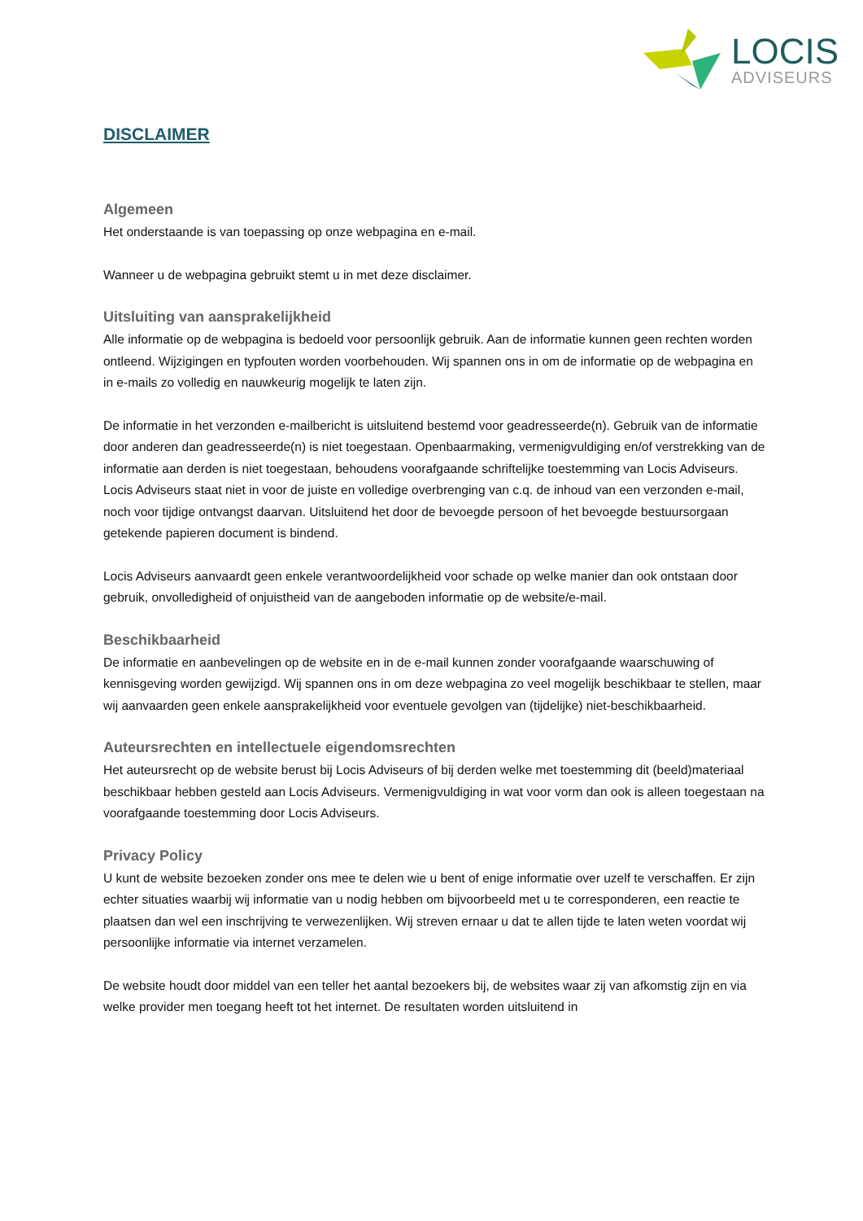LOCIS
ADVISEURS
DISCLAIMER
Algemeen
Het onderstaande is van toepassing op onze webpagina en e-mail.
Wanneer u de webpagina gebruikt stemt u in met deze disclaimer.
Uitsluiting van aansprakelijkheid
Alle informatie op de webpagina is bedoeld voor persoonlijk gebruik. Aan de informatie kunnen geen rechten worden ontleend. Wijzigingen en typfouten worden voorbehouden. Wij spannen ons in om de informatie op de webpagina en in e-mails zo volledig en nauwkeurig mogelijk te laten zijn.
De informatie in het verzonden e-mailbericht is uitsluitend bestemd voor geadresseerde(n). Gebruik van de informatie door anderen dan geadresseerde(n) is niet toegestaan. Openbaarmaking, vermenigvuldiging en/of verstrekking van de informatie aan derden is niet toegestaan, behoudens voorafgaande schriftelijke toestemming van Locis Adviseurs. Locis Adviseurs staat niet in voor de juiste en volledige overbrenging van c.q. de inhoud van een verzonden e-mail, noch voor tijdige ontvangst daarvan. Uitsluitend het door de bevoegde persoon of het bevoegde bestuursorgaan getekende papieren document is bindend.
Locis Adviseurs aanvaardt geen enkele verantwoordelijkheid voor schade op welke manier dan ook ontstaan door gebruik, onvolledigheid of onjuistheid van de aangeboden informatie op de website/e-mail.
Beschikbaarheid
De informatie en aanbevelingen op de website en in de e-mail kunnen zonder voorafgaande waarschuwing of kennisgeving worden gewijzigd. Wij spannen ons in om deze webpagina zo veel mogelijk beschikbaar te stellen, maar wij aanvaarden geen enkele aansprakelijkheid voor eventuele gevolgen van (tijdelijke) niet-beschikbaarheid.
Auteursrechten en intellectuele eigendomsrechten
Het auteursrecht op de website berust bij Locis Adviseurs of bij derden welke met toestemming dit (beeld)materiaal beschikbaar hebben gesteld aan Locis Adviseurs. Vermenigvuldiging in wat voor vorm dan ook is alleen toegestaan na voorafgaande toestemming door Locis Adviseurs.
Privacy Policy
U kunt de website bezoeken zonder ons mee te delen wie u bent of enige informatie over uzelf te verschaffen. Er zijn echter situaties waarbij wij informatie van u nodig hebben om bijvoorbeeld met u te corresponderen, een reactie te plaatsen dan wel een inschrijving te verwezenlijken. Wij streven ernaar u dat te allen tijde te laten weten voordat wij persoonlijke informatie via internet verzamelen.
De website houdt door middel van een teller het aantal bezoekers bij, de websites waar zij van afkomstig zijn en via welke provider men toegang heeft tot het internet. De resultaten worden uitsluitend in